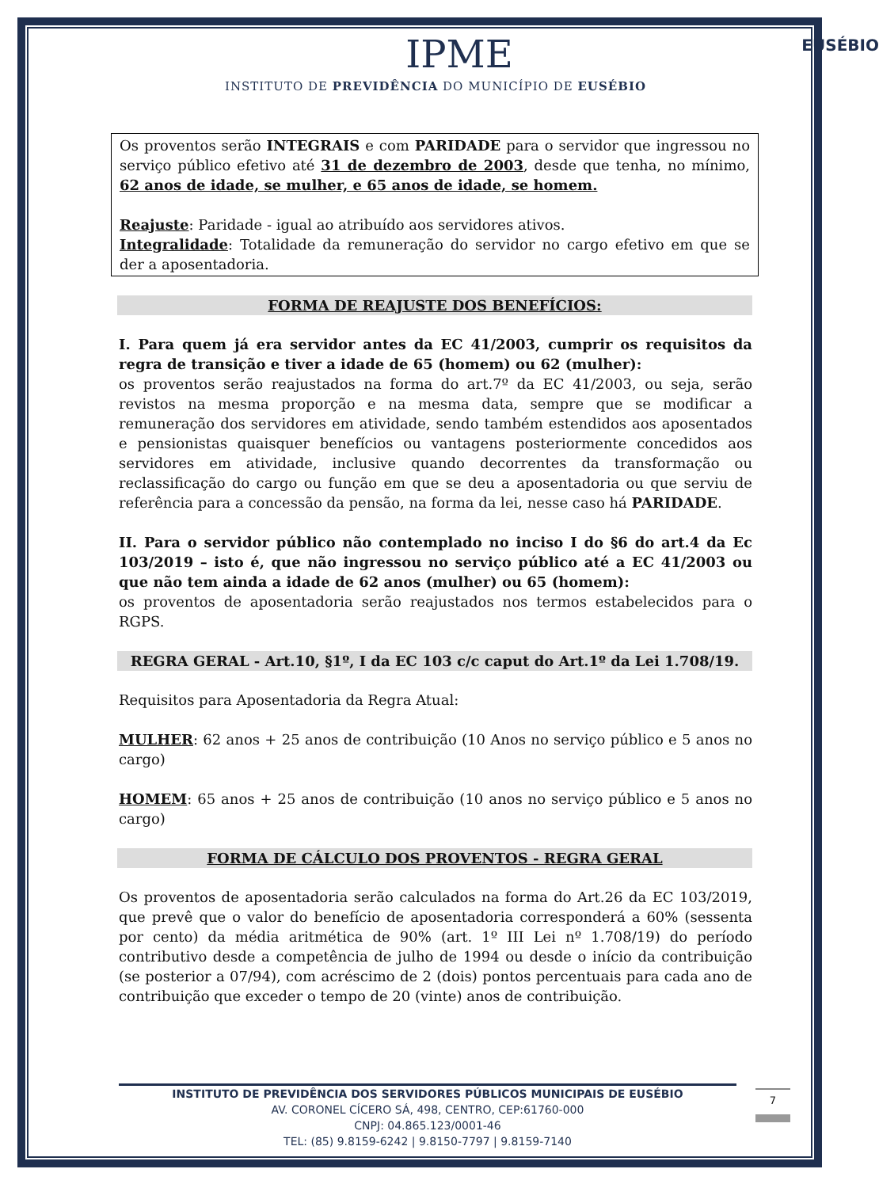IPME
INSTITUTO DE PREVIDÊNCIA DO MUNICÍPIO DE EUSÉBIO
EUSÉBIO
Os proventos serão INTEGRAIS e com PARIDADE para o servidor que ingressou no serviço público efetivo até 31 de dezembro de 2003, desde que tenha, no mínimo, 62 anos de idade, se mulher, e 65 anos de idade, se homem.
Reajuste: Paridade - igual ao atribuído aos servidores ativos.
Integralidade: Totalidade da remuneração do servidor no cargo efetivo em que se der a aposentadoria.
FORMA DE REAJUSTE DOS BENEFÍCIOS:
I. Para quem já era servidor antes da EC 41/2003, cumprir os requisitos da regra de transição e tiver a idade de 65 (homem) ou 62 (mulher):
os proventos serão reajustados na forma do art.7º da EC 41/2003, ou seja, serão revistos na mesma proporção e na mesma data, sempre que se modificar a remuneração dos servidores em atividade, sendo também estendidos aos aposentados e pensionistas quaisquer benefícios ou vantagens posteriormente concedidos aos servidores em atividade, inclusive quando decorrentes da transformação ou reclassificação do cargo ou função em que se deu a aposentadoria ou que serviu de referência para a concessão da pensão, na forma da lei, nesse caso há PARIDADE.
II. Para o servidor público não contemplado no inciso I do §6 do art.4 da Ec 103/2019 – isto é, que não ingressou no serviço público até a EC 41/2003 ou que não tem ainda a idade de 62 anos (mulher) ou 65 (homem):
os proventos de aposentadoria serão reajustados nos termos estabelecidos para o RGPS.
REGRA GERAL - Art.10, §1º, I da EC 103 c/c caput do Art.1º da Lei 1.708/19.
Requisitos para Aposentadoria da Regra Atual:
MULHER: 62 anos + 25 anos de contribuição (10 Anos no serviço público e 5 anos no cargo)
HOMEM: 65 anos + 25 anos de contribuição (10 anos no serviço público e 5 anos no cargo)
FORMA DE CÁLCULO DOS PROVENTOS - REGRA GERAL
Os proventos de aposentadoria serão calculados na forma do Art.26 da EC 103/2019, que prevê que o valor do benefício de aposentadoria corresponderá a 60% (sessenta por cento) da média aritmética de 90% (art. 1º III Lei nº 1.708/19) do período contributivo desde a competência de julho de 1994 ou desde o início da contribuição (se posterior a 07/94), com acréscimo de 2 (dois) pontos percentuais para cada ano de contribuição que exceder o tempo de 20 (vinte) anos de contribuição.
INSTITUTO DE PREVIDÊNCIA DOS SERVIDORES PÚBLICOS MUNICIPAIS DE EUSÉBIO
AV. CORONEL CÍCERO SÁ, 498, CENTRO, CEP:61760-000
CNPJ: 04.865.123/0001-46
TEL: (85) 9.8159-6242 | 9.8150-7797 | 9.8159-7140
7